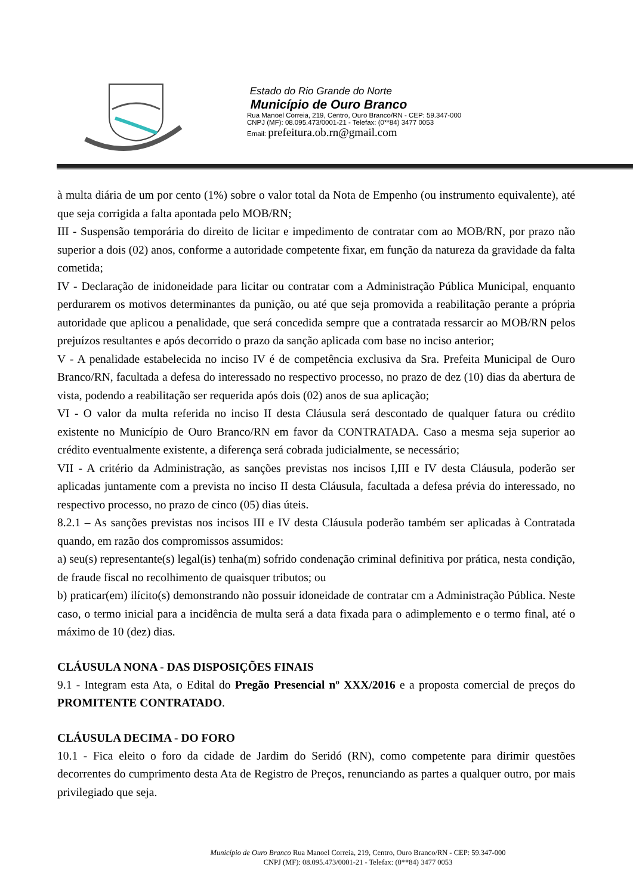Estado do Rio Grande do Norte
Município de Ouro Branco
Rua Manoel Correia, 219, Centro, Ouro Branco/RN - CEP: 59.347-000
CNPJ (MF): 08.095.473/0001-21 - Telefax: (0**84) 3477 0053
Email: prefeitura.ob.rn@gmail.com
à multa diária de um por cento (1%) sobre o valor total da Nota de Empenho (ou instrumento equivalente), até que seja corrigida a falta apontada pelo MOB/RN;
III - Suspensão temporária do direito de licitar e impedimento de contratar com ao MOB/RN, por prazo não superior a dois (02) anos, conforme a autoridade competente fixar, em função da natureza da gravidade da falta cometida;
IV - Declaração de inidoneidade para licitar ou contratar com a Administração Pública Municipal, enquanto perdurarem os motivos determinantes da punição, ou até que seja promovida a reabilitação perante a própria autoridade que aplicou a penalidade, que será concedida sempre que a contratada ressarcir ao MOB/RN pelos prejuízos resultantes e após decorrido o prazo da sanção aplicada com base no inciso anterior;
V - A penalidade estabelecida no inciso IV é de competência exclusiva da Sra. Prefeita Municipal de Ouro Branco/RN, facultada a defesa do interessado no respectivo processo, no prazo de dez (10) dias da abertura de vista, podendo a reabilitação ser requerida após dois (02) anos de sua aplicação;
VI - O valor da multa referida no inciso II desta Cláusula será descontado de qualquer fatura ou crédito existente no Município de Ouro Branco/RN em favor da CONTRATADA. Caso a mesma seja superior ao crédito eventualmente existente, a diferença será cobrada judicialmente, se necessário;
VII - A critério da Administração, as sanções previstas nos incisos I,III e IV desta Cláusula, poderão ser aplicadas juntamente com a prevista no inciso II desta Cláusula, facultada a defesa prévia do interessado, no respectivo processo, no prazo de cinco (05) dias úteis.
8.2.1 – As sanções previstas nos incisos III e IV desta Cláusula poderão também ser aplicadas à Contratada quando, em razão dos compromissos assumidos:
a) seu(s) representante(s) legal(is) tenha(m) sofrido condenação criminal definitiva por prática, nesta condição, de fraude fiscal no recolhimento de quaisquer tributos; ou
b) praticar(em) ilícito(s) demonstrando não possuir idoneidade de contratar cm a Administração Pública. Neste caso, o termo inicial para a incidência de multa será a data fixada para o adimplemento e o termo final, até o máximo de 10 (dez) dias.
CLÁUSULA NONA - DAS DISPOSIÇÕES FINAIS
9.1 - Integram esta Ata, o Edital do Pregão Presencial nº XXX/2016 e a proposta comercial de preços do PROMITENTE CONTRATADO.
CLÁUSULA DECIMA - DO FORO
10.1 - Fica eleito o foro da cidade de Jardim do Seridó (RN), como competente para dirimir questões decorrentes do cumprimento desta Ata de Registro de Preços, renunciando as partes a qualquer outro, por mais privilegiado que seja.
Município de Ouro Branco Rua Manoel Correia, 219, Centro, Ouro Branco/RN - CEP: 59.347-000
CNPJ (MF): 08.095.473/0001-21 - Telefax: (0**84) 3477 0053